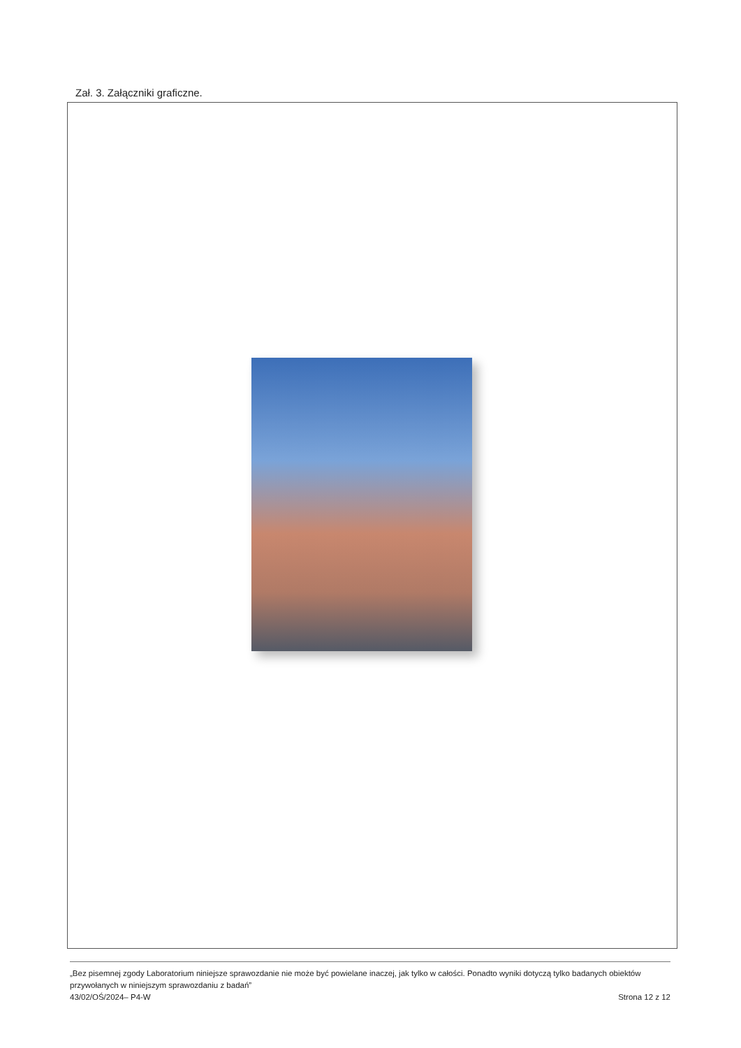Zał. 3. Załączniki graficzne.
„Bez pisemnej zgody Laboratorium niniejsze sprawozdanie nie może być powielane inaczej, jak tylko w całości. Ponadto wyniki dotyczą tylko badanych obiektów przywołanych w niniejszym sprawozdaniu z badań”
43/02/OŚ/2024– P4-W Strona 12 z 12